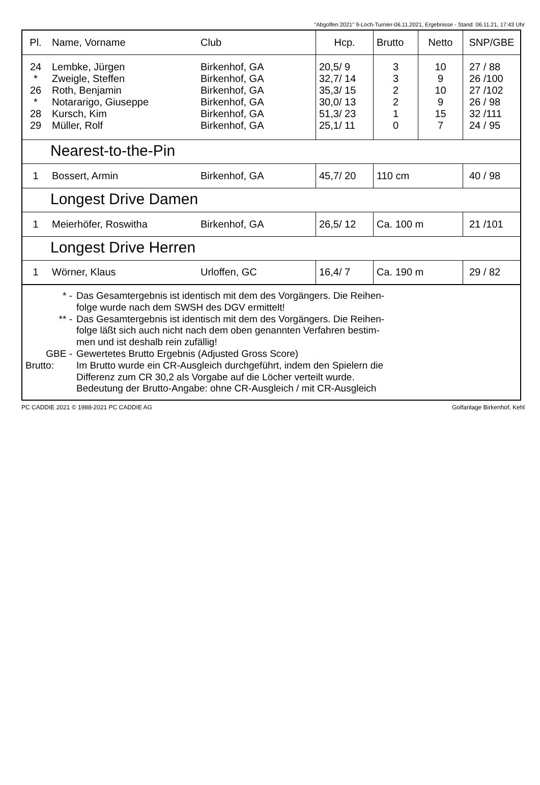"Abgolfen 2021" 9-Loch-Turnier-06.11.2021, Ergebnisse - Stand: 06.11.21, 17:43 Uhr
| Pl. | Name, Vorname | Club | Hcp. | Brutto | Netto | SNP/GBE |
| --- | --- | --- | --- | --- | --- | --- |
| 24 * 26 * 28 29 | Lembke, Jürgen Zweigle, Steffen Roth, Benjamin Notararigo, Giuseppe Kursch, Kim Müller, Rolf | Birkenhof, GA Birkenhof, GA Birkenhof, GA Birkenhof, GA Birkenhof, GA Birkenhof, GA | 20,5/ 9 32,7/ 14 35,3/ 15 30,0/ 13 51,3/ 23 25,1/ 11 | 3 3 2 2 1 0 | 10 9 10 9 15 7 | 27 / 88 26 /100 27 /102 26 / 98 32 /111 24 / 95 |
| Nearest-to-the-Pin | | | | | | |
| 1 | Bossert, Armin | Birkenhof, GA | 45,7/ 20 | 110 cm | | 40 / 98 |
| Longest Drive Damen | | | | | | |
| 1 | Meierhöfer, Roswitha | Birkenhof, GA | 26,5/ 12 | Ca. 100 m | | 21 /101 |
| Longest Drive Herren | | | | | | |
| 1 | Wörner, Klaus | Urloffen, GC | 16,4/ 7 | Ca. 190 m | | 29 / 82 |
| * - Das Gesamtergebnis ist identisch mit dem des Vorgängers. Die Reihen- folge wurde nach dem SWSH des DGV ermittelt! ** - Das Gesamtergebnis ist identisch mit dem des Vorgängers. Die Reihen- folge läßt sich auch nicht nach dem oben genannten Verfahren bestim- men und ist deshalb rein zufällig! GBE - Gewertetes Brutto Ergebnis (Adjusted Gross Score) Brutto: Im Brutto wurde ein CR-Ausgleich durchgeführt, indem den Spielern die Differenz zum CR 30,2 als Vorgabe auf die Löcher verteilt wurde. Bedeutung der Brutto-Angabe: ohne CR-Ausgleich / mit CR-Ausgleich | | | | | | |
PC CADDIE 2021 © 1988-2021 PC CADDIE AG Golfanlage Birkenhof, Kehl